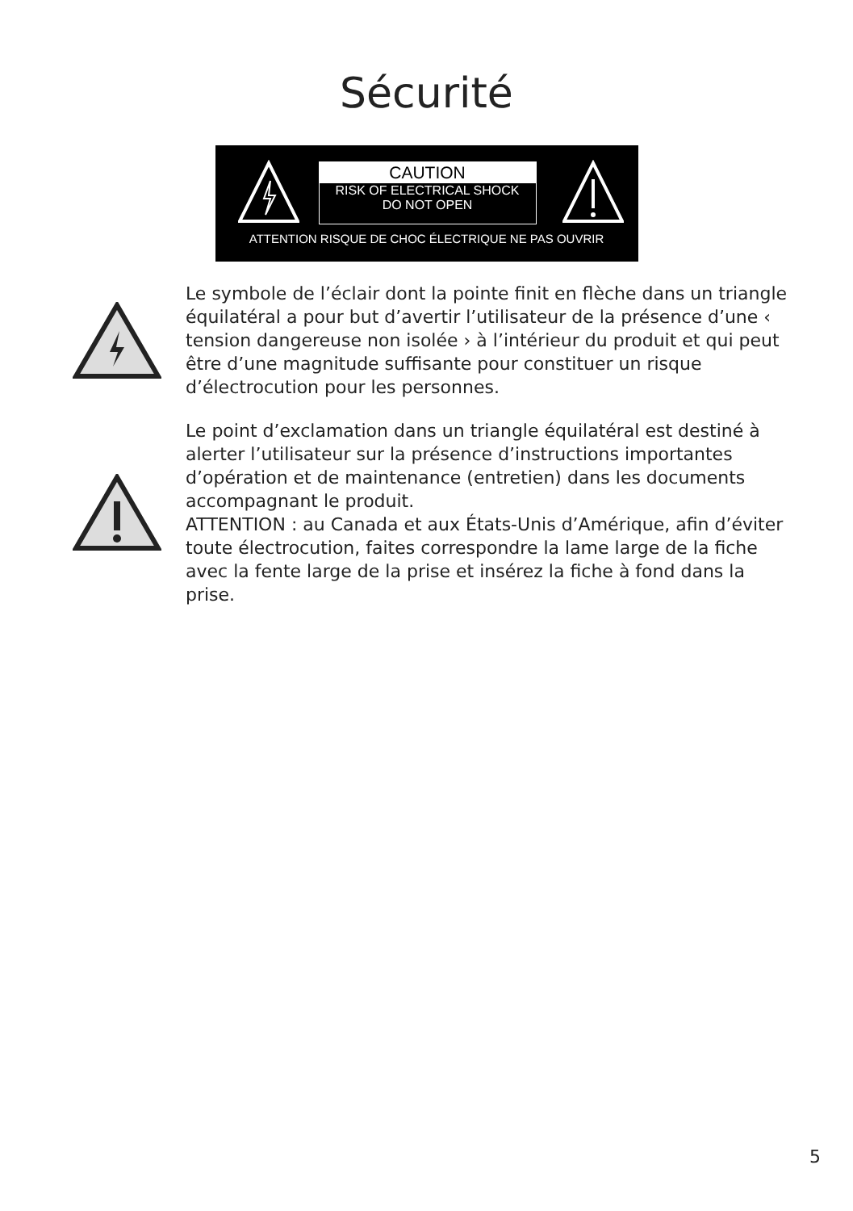Sécurité
CAUTION
RISK OF ELECTRICAL SHOCK
DO NOT OPEN
ATTENTION RISQUE DE CHOC ÉLECTRIQUE NE PAS OUVRIR
Le symbole de l’éclair dont la pointe finit en flèche dans un triangle équilatéral a pour but d’avertir l’utilisateur de la présence d’une ‹ tension dangereuse non isolée › à l’intérieur du produit et qui peut être d’une magnitude suffisante pour constituer un risque d’électrocution pour les personnes.
Le point d’exclamation dans un triangle équilatéral est destiné à alerter l’utilisateur sur la présence d’instructions importantes d’opération et de maintenance (entretien) dans les documents accompagnant le produit.
ATTENTION : au Canada et aux États-Unis d’Amérique, afin d’éviter toute électrocution, faites correspondre la lame large de la fiche avec la fente large de la prise et insérez la fiche à fond dans la prise.
5